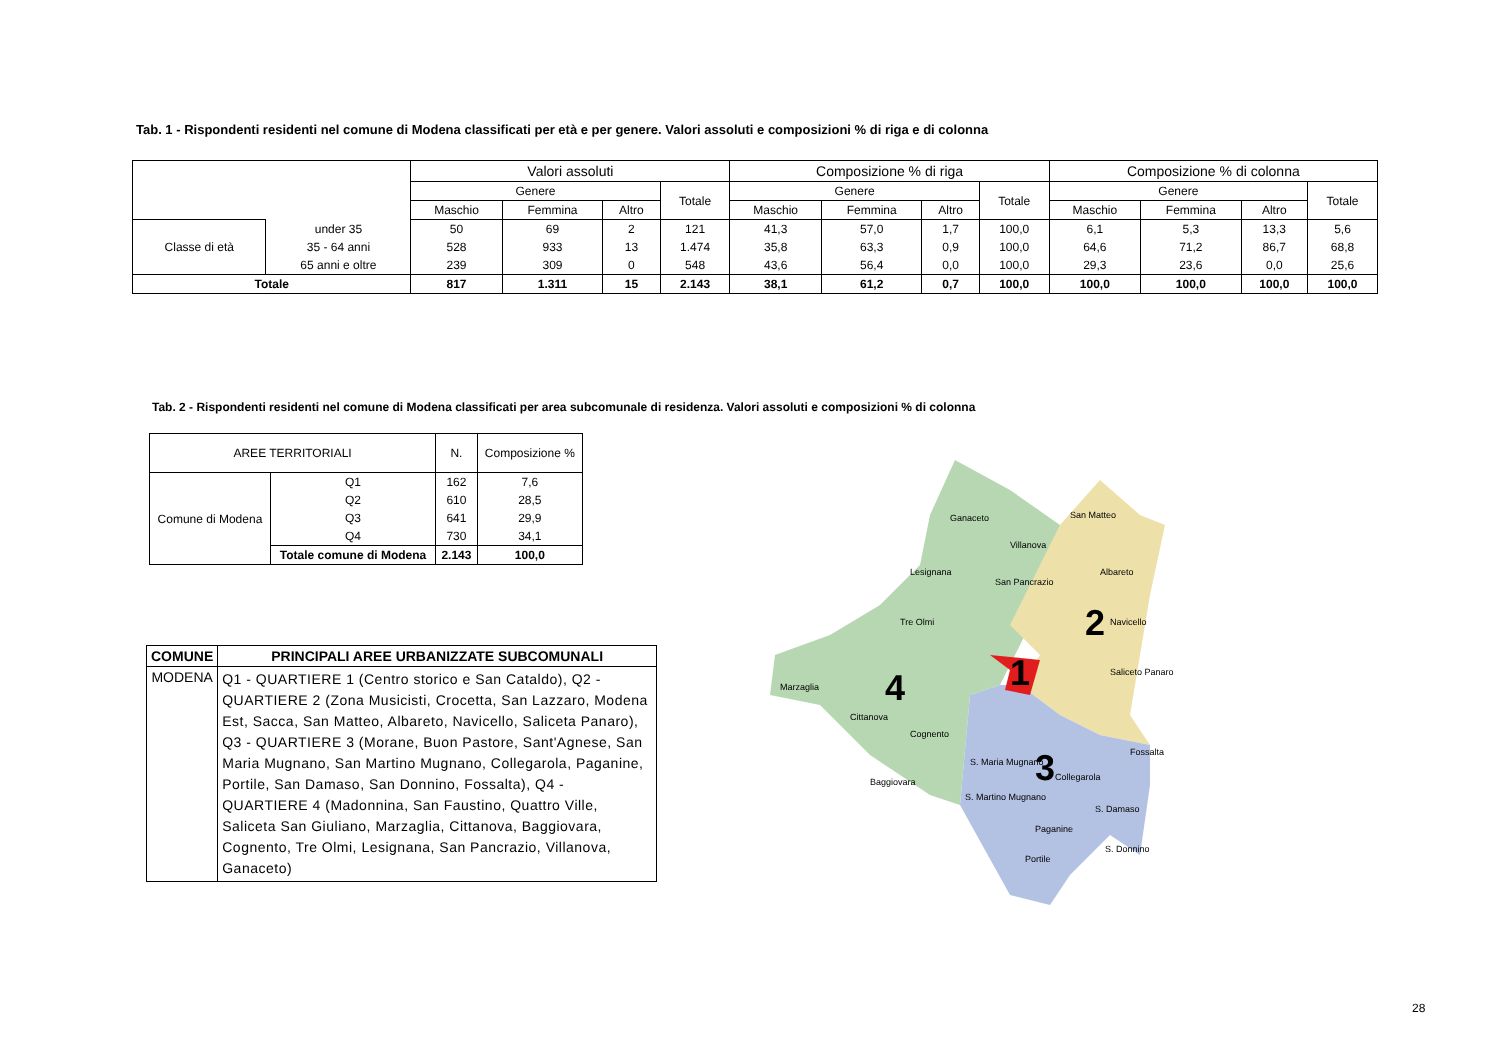Tab. 1 - Rispondenti residenti nel comune di Modena classificati per età e per genere. Valori assoluti e composizioni % di riga e di colonna
| | | Valori assoluti | | | | Composizione % di riga | | | | Composizione % di colonna | | | |
| --- | --- | --- | --- | --- | --- | --- | --- | --- | --- | --- | --- | --- | --- |
| | | Genere | | | Totale | Genere | | | Totale | Genere | | | Totale |
| | | Maschio | Femmina | Altro | | Maschio | Femmina | Altro | | Maschio | Femmina | Altro | |
| Classe di età | under 35 | 50 | 69 | 2 | 121 | 41,3 | 57,0 | 1,7 | 100,0 | 6,1 | 5,3 | 13,3 | 5,6 |
| | 35 - 64 anni | 528 | 933 | 13 | 1.474 | 35,8 | 63,3 | 0,9 | 100,0 | 64,6 | 71,2 | 86,7 | 68,8 |
| | 65 anni e oltre | 239 | 309 | 0 | 548 | 43,6 | 56,4 | 0,0 | 100,0 | 29,3 | 23,6 | 0,0 | 25,6 |
| Totale | | 817 | 1.311 | 15 | 2.143 | 38,1 | 61,2 | 0,7 | 100,0 | 100,0 | 100,0 | 100,0 | 100,0 |
Tab. 2 - Rispondenti residenti nel comune di Modena classificati per area subcomunale di residenza. Valori assoluti e composizioni % di colonna
| AREE TERRITORIALI | | N. | Composizione % |
| --- | --- | --- | --- |
| Comune di Modena | Q1 | 162 | 7,6 |
| | Q2 | 610 | 28,5 |
| | Q3 | 641 | 29,9 |
| | Q4 | 730 | 34,1 |
| | Totale comune di Modena | 2.143 | 100,0 |
| COMUNE | PRINCIPALI AREE URBANIZZATE SUBCOMUNALI |
| --- | --- |
| MODENA | Q1 - QUARTIERE 1 (Centro storico e San Cataldo), Q2 - QUARTIERE 2 (Zona Musicisti, Crocetta, San Lazzaro, Modena Est, Sacca, San Matteo, Albareto, Navicello, Saliceta Panaro), Q3 - QUARTIERE 3 (Morane, Buon Pastore, Sant'Agnese, San Maria Mugnano, San Martino Mugnano, Collegarola, Paganine, Portile, San Damaso, San Donnino, Fossalta), Q4 - QUARTIERE 4 (Madonnina, San Faustino, Quattro Ville, Saliceta San Giuliano, Marzaglia, Cittanova, Baggiovara, Cognento, Tre Olmi, Lesignana, San Pancrazio, Villanova, Ganaceto) |
Ganaceto
Villanova
Lesignana
San Pancrazio
San Matteo
Albareto
Navicello
Tre Olmi
Saliceto Panaro
Marzaglia
Cittanova
Cognento
Fossalta
S. Maria Mugnano
Collegarola
Baggiovara
S. Martino Mugnano
S. Damaso
Paganine
Portile
S. Donnino
2
4
1
3
28